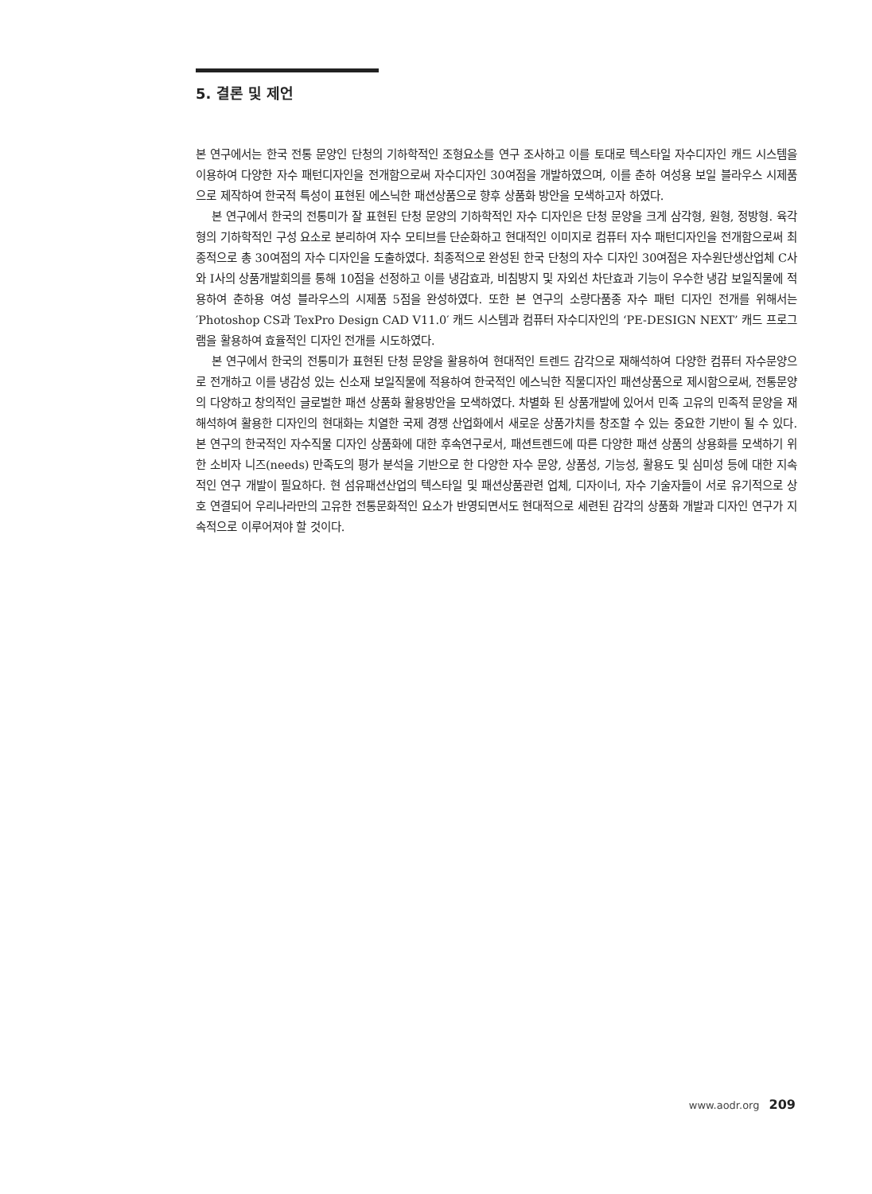5. 결론 및 제언
본 연구에서는 한국 전통 문양인 단청의 기하학적인 조형요소를 연구 조사하고 이를 토대로 텍스타일 자수디자인 캐드 시스템을 이용하여 다양한 자수 패턴디자인을 전개함으로써 자수디자인 30여점을 개발하였으며, 이를 춘하 여성용 보일 블라우스 시제품으로 제작하여 한국적 특성이 표현된 에스닉한 패션상품으로 향후 상품화 방안을 모색하고자 하였다.
본 연구에서 한국의 전통미가 잘 표현된 단청 문양의 기하학적인 자수 디자인은 단청 문양을 크게 삼각형, 원형, 정방형. 육각형의 기하학적인 구성 요소로 분리하여 자수 모티브를 단순화하고 현대적인 이미지로 컴퓨터 자수 패턴디자인을 전개함으로써 최종적으로 총 30여점의 자수 디자인을 도출하였다. 최종적으로 완성된 한국 단청의 자수 디자인 30여점은 자수원단생산업체 C사와 I사의 상품개발회의를 통해 10점을 선정하고 이를 냉감효과, 비침방지 및 자외선 차단효과 기능이 우수한 냉감 보일직물에 적용하여 춘하용 여성 블라우스의 시제품 5점을 완성하였다. 또한 본 연구의 소량다품종 자수 패턴 디자인 전개를 위해서는 ′Photoshop CS과 TexPro Design CAD V11.0′ 캐드 시스템과 컴퓨터 자수디자인의 ‘PE-DESIGN NEXT’ 캐드 프로그램을 활용하여 효율적인 디자인 전개를 시도하였다.
본 연구에서 한국의 전통미가 표현된 단청 문양을 활용하여 현대적인 트렌드 감각으로 재해석하여 다양한 컴퓨터 자수문양으로 전개하고 이를 냉감성 있는 신소재 보일직물에 적용하여 한국적인 에스닉한 직물디자인 패션상품으로 제시함으로써, 전통문양의 다양하고 창의적인 글로벌한 패션 상품화 활용방안을 모색하였다. 차별화 된 상품개발에 있어서 민족 고유의 민족적 문양을 재해석하여 활용한 디자인의 현대화는 치열한 국제 경쟁 산업화에서 새로운 상품가치를 창조할 수 있는 중요한 기반이 될 수 있다. 본 연구의 한국적인 자수직물 디자인 상품화에 대한 후속연구로서, 패션트렌드에 따른 다양한 패션 상품의 상용화를 모색하기 위한 소비자 니즈(needs) 만족도의 평가 분석을 기반으로 한 다양한 자수 문양, 상품성, 기능성, 활용도 및 심미성 등에 대한 지속적인 연구 개발이 필요하다. 현 섬유패션산업의 텍스타일 및 패션상품관련 업체, 디자이너, 자수 기술자들이 서로 유기적으로 상호 연결되어 우리나라만의 고유한 전통문화적인 요소가 반영되면서도 현대적으로 세련된 감각의 상품화 개발과 디자인 연구가 지속적으로 이루어져야 할 것이다.
www.aodr.org 209